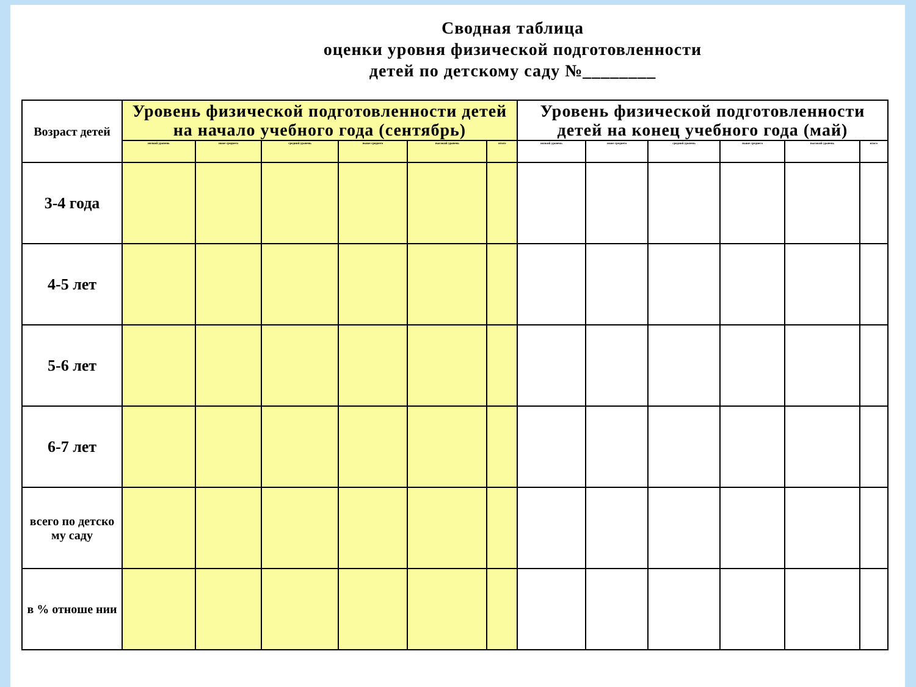Сводная таблица
оценки уровня физической подготовленности
детей по детскому саду №________
| Возраст детей | Уровень физической подготовленности детей на начало учебного года (сентябрь) | | | | | | Уровень физической подготовленности детей на конец учебного года (май) | | | | | |
| --- | --- | --- | --- | --- | --- | --- | --- | --- | --- | --- | --- | --- |
| | низкий уровень | ниже среднего | средний уровень | выше среднего | высокий уровень | итого | низкий уровень | ниже среднего | средний уровень | выше среднего | высокий уровень | итого |
| 3-4 года | | | | | | | | | | | | |
| 4-5 лет | | | | | | | | | | | | |
| 5-6 лет | | | | | | | | | | | | |
| 6-7 лет | | | | | | | | | | | | |
| всего по детско му саду | | | | | | | | | | | | |
| в % отноше нии | | | | | | | | | | | | |